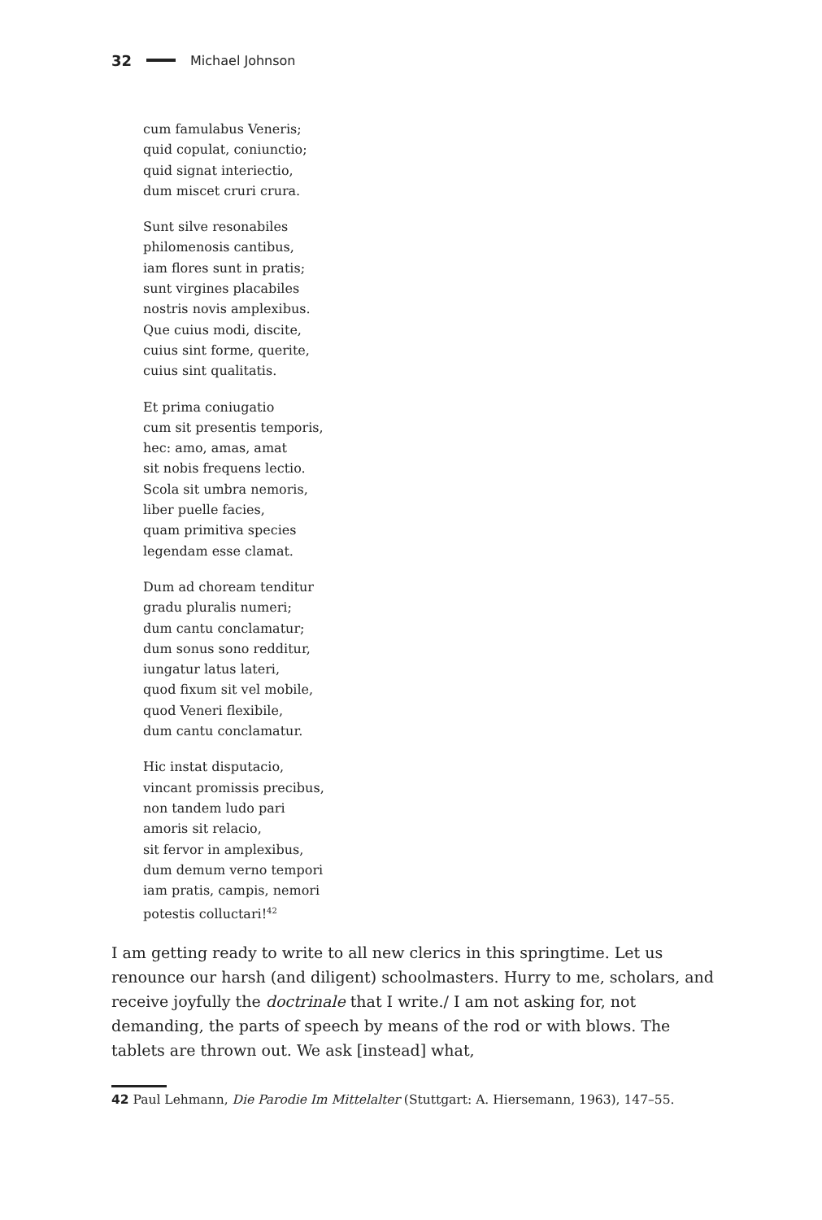32 Michael Johnson
cum famulabus Veneris;
quid copulat, coniunctio;
quid signat interiectio,
dum miscet cruri crura.
Sunt silve resonabiles
philomenosis cantibus,
iam flores sunt in pratis;
sunt virgines placabiles
nostris novis amplexibus.
Que cuius modi, discite,
cuius sint forme, querite,
cuius sint qualitatis.
Et prima coniugatio
cum sit presentis temporis,
hec: amo, amas, amat
sit nobis frequens lectio.
Scola sit umbra nemoris,
liber puelle facies,
quam primitiva species
legendam esse clamat.
Dum ad choream tenditur
gradu pluralis numeri;
dum cantu conclamatur;
dum sonus sono redditur,
iungatur latus lateri,
quod fixum sit vel mobile,
quod Veneri flexibile,
dum cantu conclamatur.
Hic instat disputacio,
vincant promissis precibus,
non tandem ludo pari
amoris sit relacio,
sit fervor in amplexibus,
dum demum verno tempori
iam pratis, campis, nemori
potestis colluctari!<sup>42</sup>
I am getting ready to write to all new clerics in this springtime. Let us renounce our harsh (and diligent) schoolmasters. Hurry to me, scholars, and receive joyfully the doctrinale that I write./ I am not asking for, not demanding, the parts of speech by means of the rod or with blows. The tablets are thrown out. We ask [instead] what,
42 Paul Lehmann, Die Parodie Im Mittelalter (Stuttgart: A. Hiersemann, 1963), 147–55.